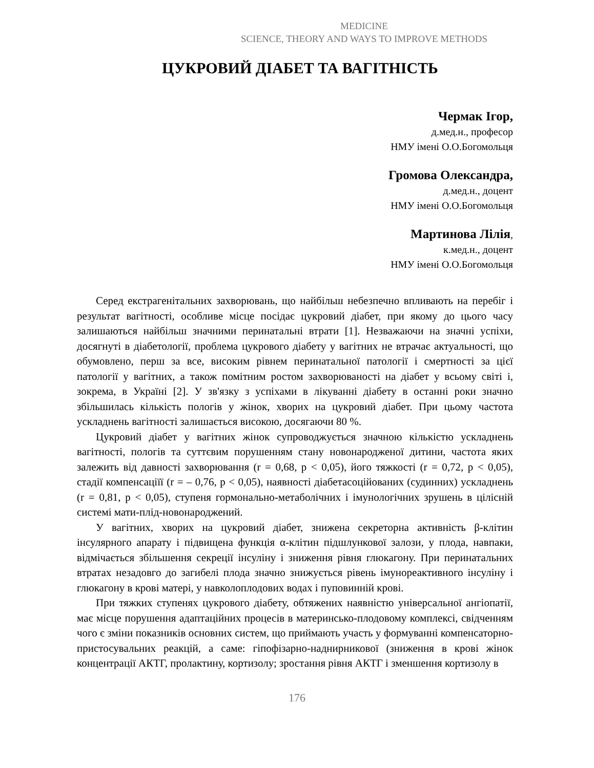MEDICINE
SCIENCE, THEORY AND WAYS TO IMPROVE METHODS
ЦУКРОВИЙ ДІАБЕТ ТА ВАГІТНІСТЬ
Чермак Ігор,
д.мед.н., професор
НМУ імені О.О.Богомольця
Громова Олександра,
д.мед.н., доцент
НМУ імені О.О.Богомольця
Мартинова Лілія,
к.мед.н., доцент
НМУ імені О.О.Богомольця
Серед екстрагенітальних захворювань, що найбільш небезпечно впливають на перебіг і результат вагітності, особливе місце посідає цукровий діабет, при якому до цього часу залишаються найбільш значними перинатальні втрати [1]. Незважаючи на значні успіхи, досягнуті в діабетології, проблема цукрового діабету у вагітних не втрачає актуальності, що обумовлено, перш за все, високим рівнем перинатальної патології і смертності за цієї патології у вагітних, а також помітним ростом захворюваності на діабет у всьому світі і, зокрема, в Україні [2]. У зв'язку з успіхами в лікуванні діабету в останні роки значно збільшилась кількість пологів у жінок, хворих на цукровий діабет. При цьому частота ускладнень вагітності залишається високою, досягаючи 80 %.
Цукровий діабет у вагітних жінок супроводжується значною кількістю ускладнень вагітності, пологів та суттєвим порушенням стану новонародженої дитини, частота яких залежить від давності захворювання (r = 0,68, p < 0,05), його тяжкості (r = 0,72, p < 0,05), стадії компенсаціїї (r = – 0,76, p < 0,05), наявності діабетасоційованих (судинних) ускладнень (r = 0,81, p < 0,05), ступеня гормонально-метаболічних і імунологічних зрушень в цілісній системі мати-плід-новонароджений.
У вагітних, хворих на цукровий діабет, знижена секреторна активність β-клітин інсулярного апарату і підвищена функція α-клітин підшлункової залози, у плода, навпаки, відмічається збільшення секреції інсуліну і зниження рівня глюкагону. При перинатальних втратах незадовго до загибелі плода значно знижується рівень імунореактивного інсуліну і глюкагону в крові матері, у навколоплодових водах і пуповинній крові.
При тяжких ступенях цукрового діабету, обтяжених наявністю універсальної ангіопатії, має місце порушення адаптаційних процесів в материнсько-плодовому комплексі, свідченням чого є зміни показників основних систем, що приймають участь у формуванні компенсаторно-пристосувальних реакцій, а саме: гіпофізарно-наднирникової (зниження в крові жінок концентрації АКТГ, пролактину, кортизолу; зростання рівня АКТГ і зменшення кортизолу в
176